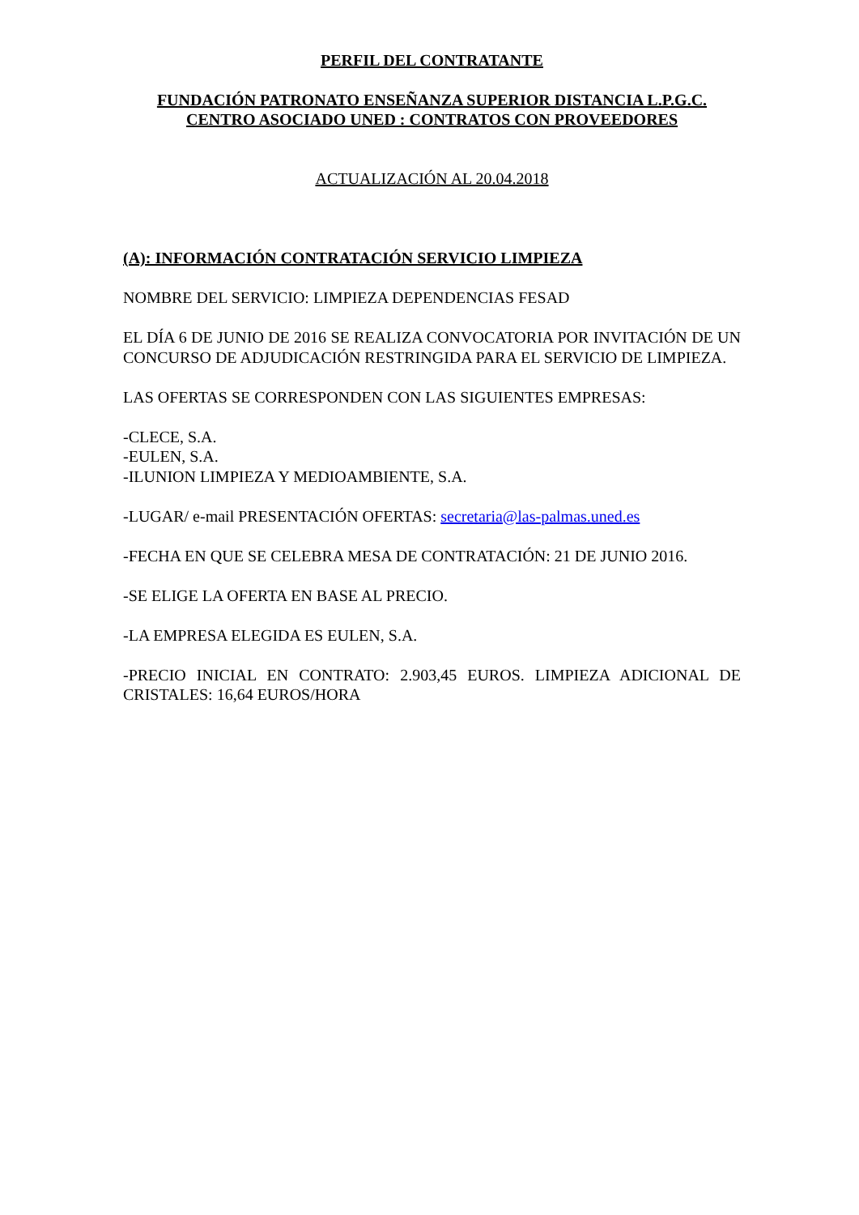PERFIL DEL CONTRATANTE
FUNDACIÓN PATRONATO ENSEÑANZA SUPERIOR DISTANCIA L.P.G.C.
CENTRO ASOCIADO UNED : CONTRATOS CON PROVEEDORES
ACTUALIZACIÓN AL 20.04.2018
(A): INFORMACIÓN CONTRATACIÓN SERVICIO LIMPIEZA
NOMBRE DEL SERVICIO: LIMPIEZA DEPENDENCIAS FESAD
EL DÍA 6 DE JUNIO DE 2016 SE REALIZA CONVOCATORIA POR INVITACIÓN DE UN CONCURSO DE ADJUDICACIÓN RESTRINGIDA PARA EL SERVICIO DE LIMPIEZA.
LAS OFERTAS SE CORRESPONDEN CON LAS SIGUIENTES EMPRESAS:
-CLECE, S.A.
-EULEN, S.A.
-ILUNION LIMPIEZA Y MEDIOAMBIENTE, S.A.
-LUGAR/ e-mail PRESENTACIÓN OFERTAS: secretaria@las-palmas.uned.es
-FECHA EN QUE SE CELEBRA MESA DE CONTRATACIÓN: 21 DE JUNIO 2016.
-SE ELIGE LA OFERTA EN BASE AL PRECIO.
-LA EMPRESA ELEGIDA ES EULEN, S.A.
-PRECIO INICIAL EN CONTRATO: 2.903,45 EUROS. LIMPIEZA ADICIONAL DE CRISTALES: 16,64 EUROS/HORA